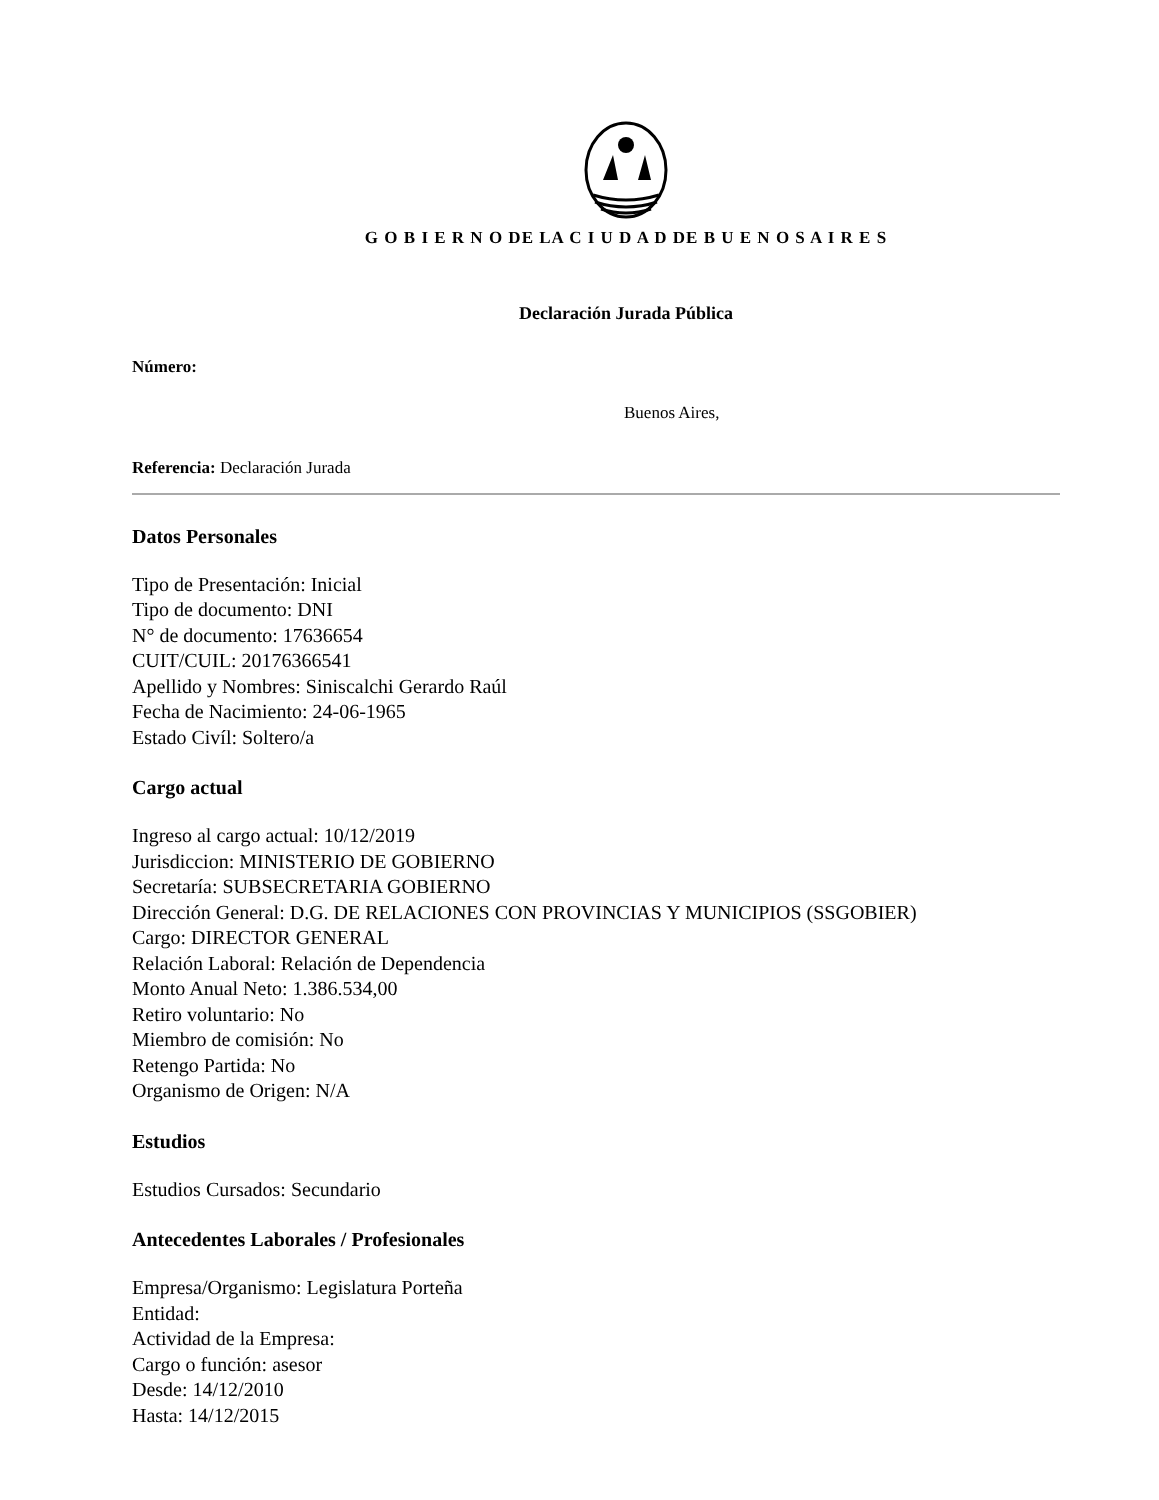G O B I E R N O DE LA C I U D A D DE B U E N O S A I R E S
Declaración Jurada Pública
Número:
Buenos Aires,
Referencia: Declaración Jurada
Datos Personales
Tipo de Presentación: Inicial
Tipo de documento: DNI
N° de documento: 17636654
CUIT/CUIL: 20176366541
Apellido y Nombres: Siniscalchi Gerardo Raúl
Fecha de Nacimiento: 24-06-1965
Estado Civíl: Soltero/a
Cargo actual
Ingreso al cargo actual: 10/12/2019
Jurisdiccion: MINISTERIO DE GOBIERNO
Secretaría: SUBSECRETARIA GOBIERNO
Dirección General: D.G. DE RELACIONES CON PROVINCIAS Y MUNICIPIOS (SSGOBIER)
Cargo: DIRECTOR GENERAL
Relación Laboral: Relación de Dependencia
Monto Anual Neto: 1.386.534,00
Retiro voluntario: No
Miembro de comisión: No
Retengo Partida: No
Organismo de Origen: N/A
Estudios
Estudios Cursados: Secundario
Antecedentes Laborales / Profesionales
Empresa/Organismo: Legislatura Porteña
Entidad:
Actividad de la Empresa:
Cargo o función: asesor
Desde: 14/12/2010
Hasta: 14/12/2015